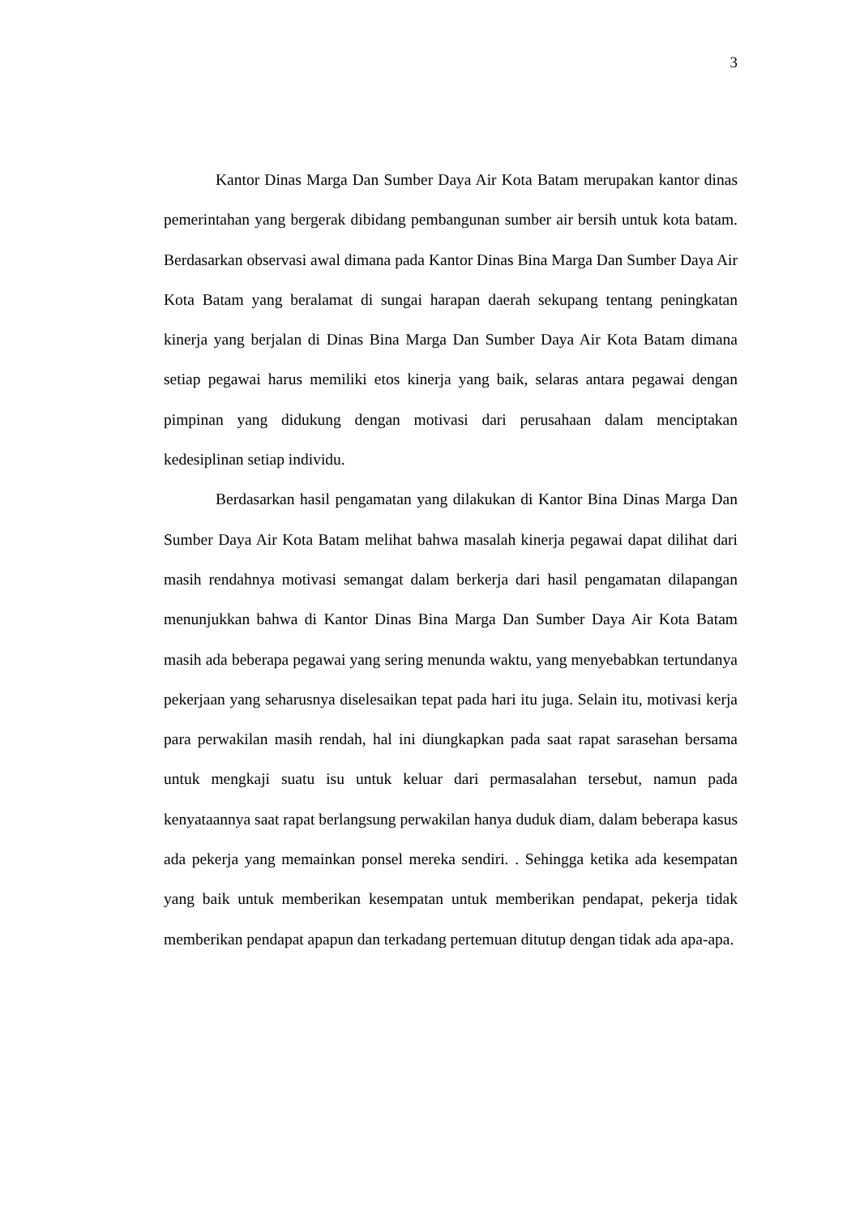3
Kantor Dinas Marga Dan Sumber Daya Air Kota Batam merupakan kantor dinas pemerintahan yang bergerak dibidang pembangunan sumber air bersih untuk kota batam. Berdasarkan observasi awal dimana pada Kantor Dinas Bina Marga Dan Sumber Daya Air Kota Batam yang beralamat di sungai harapan daerah sekupang tentang peningkatan kinerja yang berjalan di Dinas Bina Marga Dan Sumber Daya Air Kota Batam dimana setiap pegawai harus memiliki etos kinerja yang baik, selaras antara pegawai dengan pimpinan yang didukung dengan motivasi dari perusahaan dalam menciptakan kedesiplinan setiap individu.
Berdasarkan hasil pengamatan yang dilakukan di Kantor Bina Dinas Marga Dan Sumber Daya Air Kota Batam melihat bahwa masalah kinerja pegawai dapat dilihat dari masih rendahnya motivasi semangat dalam berkerja dari hasil pengamatan dilapangan menunjukkan bahwa di Kantor Dinas Bina Marga Dan Sumber Daya Air Kota Batam masih ada beberapa pegawai yang sering menunda waktu, yang menyebabkan tertundanya pekerjaan yang seharusnya diselesaikan tepat pada hari itu juga. Selain itu, motivasi kerja para perwakilan masih rendah, hal ini diungkapkan pada saat rapat sarasehan bersama untuk mengkaji suatu isu untuk keluar dari permasalahan tersebut, namun pada kenyataannya saat rapat berlangsung perwakilan hanya duduk diam, dalam beberapa kasus ada pekerja yang memainkan ponsel mereka sendiri. . Sehingga ketika ada kesempatan yang baik untuk memberikan kesempatan untuk memberikan pendapat, pekerja tidak memberikan pendapat apapun dan terkadang pertemuan ditutup dengan tidak ada apa-apa.